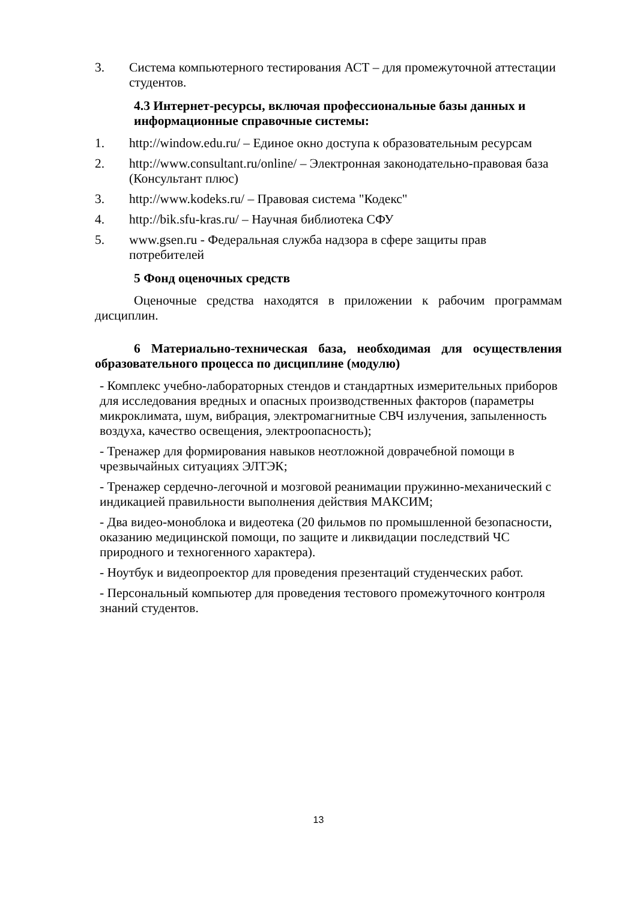3. Система компьютерного тестирования АСТ – для промежуточной аттестации студентов.
4.3 Интернет-ресурсы, включая профессиональные базы данных и информационные справочные системы:
1. http://window.edu.ru/ – Единое окно доступа к образовательным ресурсам
2. http://www.consultant.ru/online/ – Электронная законодательно-правовая база (Консультант плюс)
3. http://www.kodeks.ru/ – Правовая система "Кодекс"
4. http://bik.sfu-kras.ru/ – Научная библиотека СФУ
5. www.gsen.ru - Федеральная служба надзора в сфере защиты прав потребителей
5 Фонд оценочных средств
Оценочные средства находятся в приложении к рабочим программам дисциплин.
6 Материально-техническая база, необходимая для осуществления образовательного процесса по дисциплине (модулю)
- Комплекс учебно-лабораторных стендов и стандартных измерительных приборов для исследования вредных и опасных производственных факторов (параметры микроклимата, шум, вибрация, электромагнитные СВЧ излучения, запыленность воздуха, качество освещения, электроопасность);
- Тренажер для формирования навыков неотложной доврачебной помощи в чрезвычайных ситуациях ЭЛТЭК;
- Тренажер сердечно-легочной и мозговой реанимации пружинно-механический с индикацией правильности выполнения действия МАКСИМ;
- Два видео-моноблока и видеотека (20 фильмов по промышленной безопасности, оказанию медицинской помощи, по защите и ликвидации последствий ЧС природного и техногенного характера).
- Ноутбук и видеопроектор для проведения презентаций студенческих работ.
- Персональный компьютер для проведения тестового промежуточного контроля знаний студентов.
13